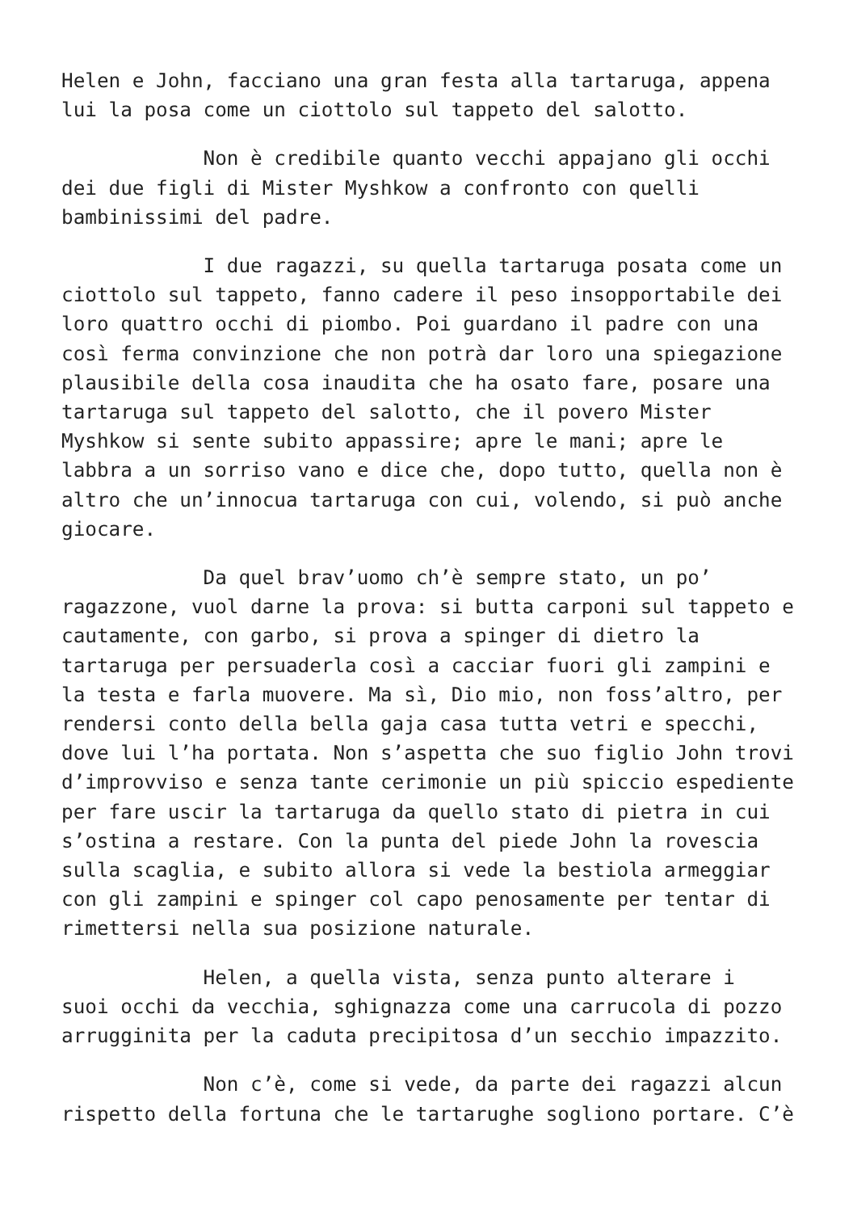Helen e John, facciano una gran festa alla tartaruga, appena lui la posa come un ciottolo sul tappeto del salotto.
Non è credibile quanto vecchi appajano gli occhi dei due figli di Mister Myshkow a confronto con quelli bambinissimi del padre.
I due ragazzi, su quella tartaruga posata come un ciottolo sul tappeto, fanno cadere il peso insopportabile dei loro quattro occhi di piombo. Poi guardano il padre con una così ferma convinzione che non potrà dar loro una spiegazione plausibile della cosa inaudita che ha osato fare, posare una tartaruga sul tappeto del salotto, che il povero Mister Myshkow si sente subito appassire; apre le mani; apre le labbra a un sorriso vano e dice che, dopo tutto, quella non è altro che un’innocua tartaruga con cui, volendo, si può anche giocare.
Da quel brav’uomo ch’è sempre stato, un po’ ragazzone, vuol darne la prova: si butta carponi sul tappeto e cautamente, con garbo, si prova a spinger di dietro la tartaruga per persuaderla così a cacciar fuori gli zampini e la testa e farla muovere. Ma sì, Dio mio, non foss’altro, per rendersi conto della bella gaja casa tutta vetri e specchi, dove lui l’ha portata. Non s’aspetta che suo figlio John trovi d’improvviso e senza tante cerimonie un più spiccio espediente per fare uscir la tartaruga da quello stato di pietra in cui s’ostina a restare. Con la punta del piede John la rovescia sulla scaglia, e subito allora si vede la bestiola armeggiar con gli zampini e spinger col capo penosamente per tentar di rimettersi nella sua posizione naturale.
Helen, a quella vista, senza punto alterare i suoi occhi da vecchia, sghignazza come una carrucola di pozzo arrugginita per la caduta precipitosa d’un secchio impazzito.
Non c’è, come si vede, da parte dei ragazzi alcun rispetto della fortuna che le tartarughe sogliono portare. C’è